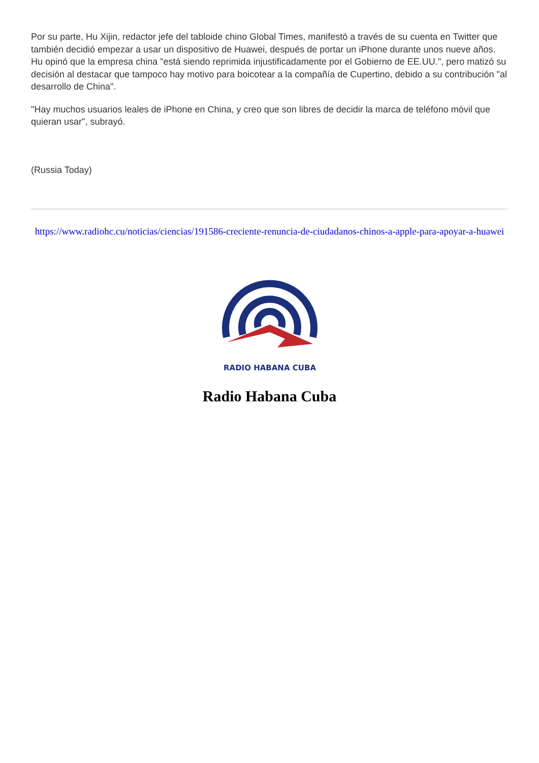Por su parte, Hu Xijin, redactor jefe del tabloide chino Global Times, manifestó a través de su cuenta en Twitter que también decidió empezar a usar un dispositivo de Huawei, después de portar un iPhone durante unos nueve años. Hu opinó que la empresa china "está siendo reprimida injustificadamente por el Gobierno de EE.UU.", pero matizó su decisión al destacar que tampoco hay motivo para boicotear a la compañía de Cupertino, debido a su contribución "al desarrollo de China".
"Hay muchos usuarios leales de iPhone en China, y creo que son libres de decidir la marca de teléfono móvil que quieran usar", subrayó.
(Russia Today)
https://www.radiohc.cu/noticias/ciencias/191586-creciente-renuncia-de-ciudadanos-chinos-a-apple-para-apoyar-a-huawei
RADIO HABANA CUBA
Radio Habana Cuba